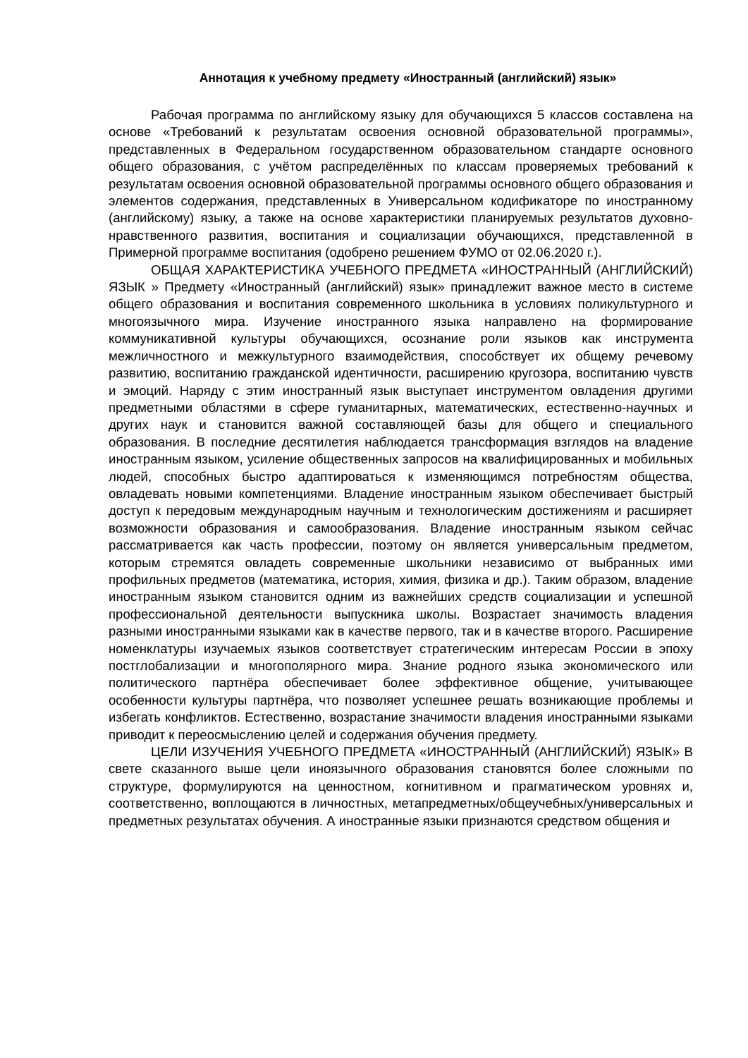Аннотация к учебному предмету «Иностранный (английский) язык»
Рабочая программа по английскому языку для обучающихся 5 классов составлена на основе «Требований к результатам освоения основной образовательной программы», представленных в Федеральном государственном образовательном стандарте основного общего образования, с учётом распределённых по классам проверяемых требований к результатам освоения основной образовательной программы основного общего образования и элементов содержания, представленных в Универсальном кодификаторе по иностранному (английскому) языку, а также на основе характеристики планируемых результатов духовно-нравственного развития, воспитания и социализации обучающихся, представленной в Примерной программе воспитания (одобрено решением ФУМО от 02.06.2020 г.).
ОБЩАЯ ХАРАКТЕРИСТИКА УЧЕБНОГО ПРЕДМЕТА «ИНОСТРАННЫЙ (АНГЛИЙСКИЙ) ЯЗЫК » Предмету «Иностранный (английский) язык» принадлежит важное место в системе общего образования и воспитания современного школьника в условиях поликультурного и многоязычного мира. Изучение иностранного языка направлено на формирование коммуникативной культуры обучающихся, осознание роли языков как инструмента межличностного и межкультурного взаимодействия, способствует их общему речевому развитию, воспитанию гражданской идентичности, расширению кругозора, воспитанию чувств и эмоций. Наряду с этим иностранный язык выступает инструментом овладения другими предметными областями в сфере гуманитарных, математических, естественно-научных и других наук и становится важной составляющей базы для общего и специального образования. В последние десятилетия наблюдается трансформация взглядов на владение иностранным языком, усиление общественных запросов на квалифицированных и мобильных людей, способных быстро адаптироваться к изменяющимся потребностям общества, овладевать новыми компетенциями. Владение иностранным языком обеспечивает быстрый доступ к передовым международным научным и технологическим достижениям и расширяет возможности образования и самообразования. Владение иностранным языком сейчас рассматривается как часть профессии, поэтому он является универсальным предметом, которым стремятся овладеть современные школьники независимо от выбранных ими профильных предметов (математика, история, химия, физика и др.). Таким образом, владение иностранным языком становится одним из важнейших средств социализации и успешной профессиональной деятельности выпускника школы. Возрастает значимость владения разными иностранными языками как в качестве первого, так и в качестве второго. Расширение номенклатуры изучаемых языков соответствует стратегическим интересам России в эпоху постглобализации и многополярного мира. Знание родного языка экономического или политического партнёра обеспечивает более эффективное общение, учитывающее особенности культуры партнёра, что позволяет успешнее решать возникающие проблемы и избегать конфликтов. Естественно, возрастание значимости владения иностранными языками приводит к переосмыслению целей и содержания обучения предмету.
ЦЕЛИ ИЗУЧЕНИЯ УЧЕБНОГО ПРЕДМЕТА «ИНОСТРАННЫЙ (АНГЛИЙСКИЙ) ЯЗЫК» В свете сказанного выше цели иноязычного образования становятся более сложными по структуре, формулируются на ценностном, когнитивном и прагматическом уровнях и, соответственно, воплощаются в личностных, метапредметных/общеучебных/универсальных и предметных результатах обучения. А иностранные языки признаются средством общения и